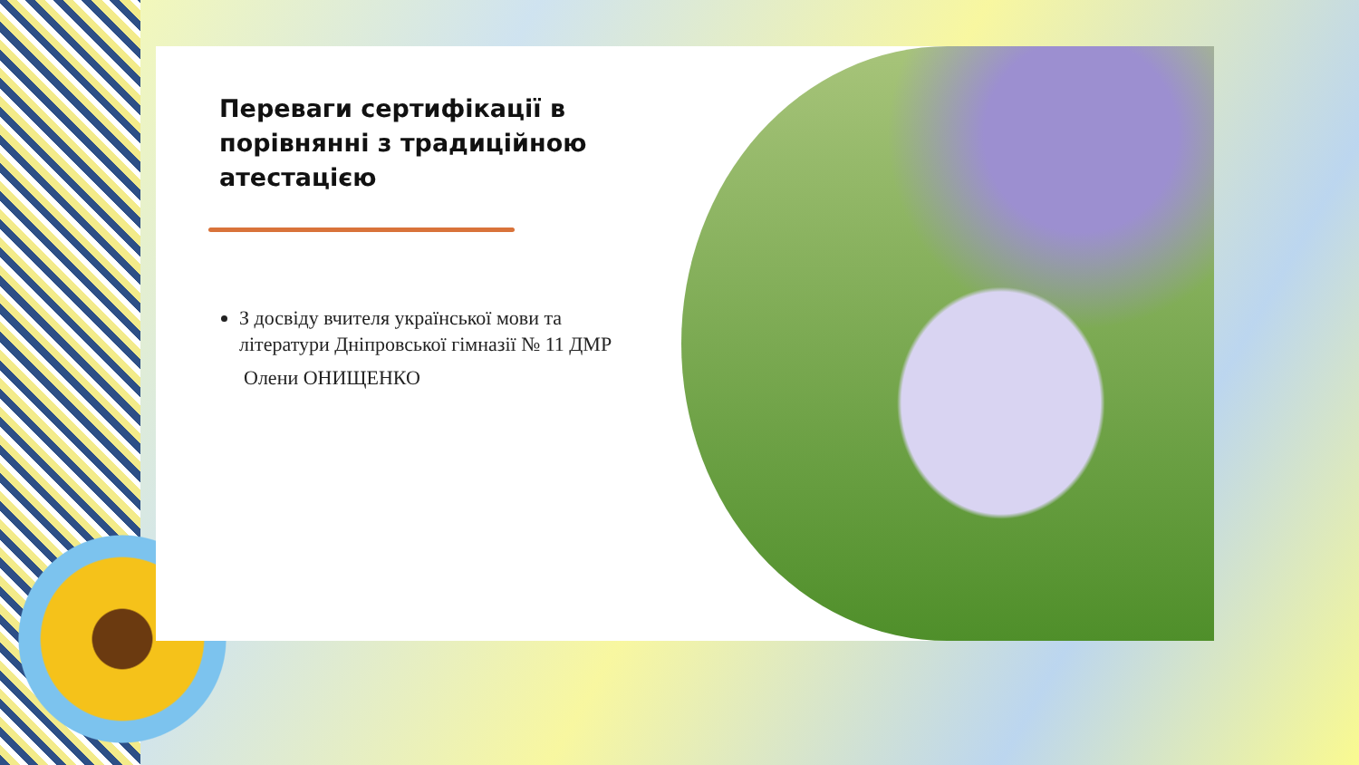Переваги сертифікації в порівнянні з традиційною атестацією
З досвіду вчителя української мови та літератури Дніпровської гімназії № 11 ДМР
Олени ОНИЩЕНКО